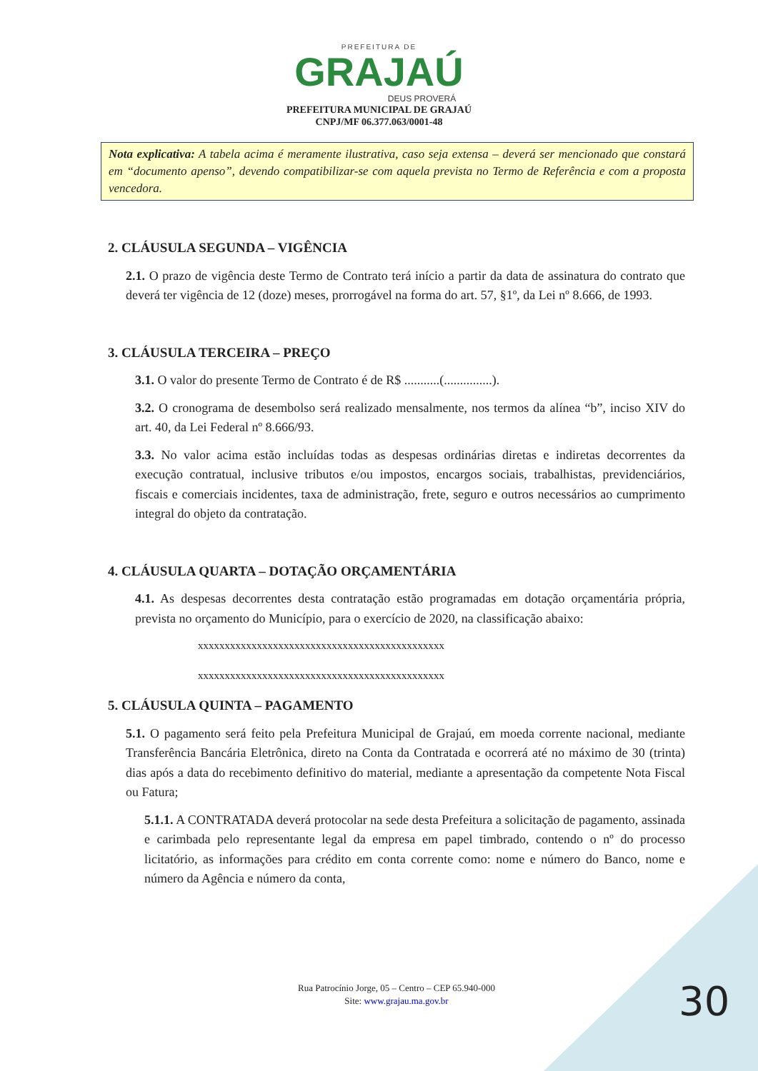PREFEITURA DE
GRAJAÚ
DEUS PROVERÁ
PREFEITURA MUNICIPAL DE GRAJAÚ
CNPJ/MF 06.377.063/0001-48
Nota explicativa: A tabela acima é meramente ilustrativa, caso seja extensa – deverá ser mencionado que constará em “documento apenso”, devendo compatibilizar-se com aquela prevista no Termo de Referência e com a proposta vencedora.
2. CLÁUSULA SEGUNDA – VIGÊNCIA
2.1. O prazo de vigência deste Termo de Contrato terá início a partir da data de assinatura do contrato que deverá ter vigência de 12 (doze) meses, prorrogável na forma do art. 57, §1º, da Lei nº 8.666, de 1993.
3. CLÁUSULA TERCEIRA – PREÇO
3.1. O valor do presente Termo de Contrato é de R$ ...........(...............).
3.2. O cronograma de desembolso será realizado mensalmente, nos termos da alínea “b”, inciso XIV do art. 40, da Lei Federal nº 8.666/93.
3.3. No valor acima estão incluídas todas as despesas ordinárias diretas e indiretas decorrentes da execução contratual, inclusive tributos e/ou impostos, encargos sociais, trabalhistas, previdenciários, fiscais e comerciais incidentes, taxa de administração, frete, seguro e outros necessários ao cumprimento integral do objeto da contratação.
4. CLÁUSULA QUARTA – DOTAÇÃO ORÇAMENTÁRIA
4.1. As despesas decorrentes desta contratação estão programadas em dotação orçamentária própria, prevista no orçamento do Município, para o exercício de 2020, na classificação abaixo:
xxxxxxxxxxxxxxxxxxxxxxxxxxxxxxxxxxxxxxxxxxxxxx
xxxxxxxxxxxxxxxxxxxxxxxxxxxxxxxxxxxxxxxxxxxxxx
5. CLÁUSULA QUINTA – PAGAMENTO
5.1. O pagamento será feito pela Prefeitura Municipal de Grajaú, em moeda corrente nacional, mediante Transferência Bancária Eletrônica, direto na Conta da Contratada e ocorrerá até no máximo de 30 (trinta) dias após a data do recebimento definitivo do material, mediante a apresentação da competente Nota Fiscal ou Fatura;
5.1.1. A CONTRATADA deverá protocolar na sede desta Prefeitura a solicitação de pagamento, assinada e carimbada pelo representante legal da empresa em papel timbrado, contendo o nº do processo licitatório, as informações para crédito em conta corrente como: nome e número do Banco, nome e número da Agência e número da conta,
Rua Patrocínio Jorge, 05 – Centro – CEP 65.940-000
Site: www.grajau.ma.gov.br
30